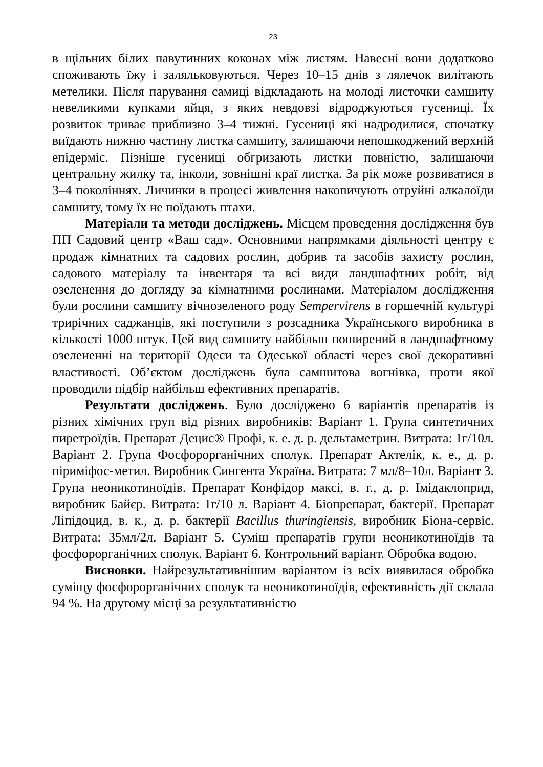23
в щільних білих павутинних коконах між листям. Навесні вони додатково споживають їжу і заляльковуються. Через 10–15 днів з лялечок вилітають метелики. Після парування самиці відкладають на молоді листочки самшиту невеликими купками яйця, з яких невдовзі відроджуються гусениці. Їх розвиток триває приблизно 3–4 тижні. Гусениці які надродилися, спочатку виїдають нижню частину листка самшиту, залишаючи непошкоджений верхній епідерміс. Пізніше гусениці обгризають листки повністю, залишаючи центральну жилку та, інколи, зовнішні краї листка. За рік може розвиватися в 3–4 поколіннях. Личинки в процесі живлення накопичують отруйні алкалоїди самшиту, тому їх не поїдають птахи.
Матеріали та методи досліджень. Місцем проведення дослідження був ПП Садовий центр «Ваш сад». Основними напрямками діяльності центру є продаж кімнатних та садових рослин, добрив та засобів захисту рослин, садового матеріалу та інвентаря та всі види ландшафтних робіт, від озеленення до догляду за кімнатними рослинами. Матеріалом дослідження були рослини самшиту вічнозеленого роду Sempervirens в горшечній культурі трирічних саджанців, які поступили з розсадника Українського виробника в кількості 1000 штук. Цей вид самшиту найбільш поширений в ландшафтному озелененні на території Одеси та Одеської області через свої декоративні властивості. Об’єктом досліджень була самшитова вогнівка, проти якої проводили підбір найбільш ефективних препаратів.
Результати досліджень. Було досліджено 6 варіантів препаратів із різних хімічних груп від різних виробників: Варіант 1. Група синтетичних пиретроїдів. Препарат Децис® Профі, к. е. д. р. дельтаметрин. Витрата: 1г/10л. Варіант 2. Група Фосфорорганічних сполук. Препарат Актелік, к. е., д. р. піриміфос-метил. Виробник Сингента Україна. Витрата: 7 мл/8–10л. Варіант 3. Група неоникотиноїдів. Препарат Конфідор максі, в. г., д. р. Імідаклоприд, виробник Байєр. Витрата: 1г/10 л. Варіант 4. Біопрепарат, бактерії. Препарат Ліпідоцид, в. к., д. р. бактерії Bacillus thuringiensis, виробник Біона-сервіс. Витрата: 35мл/2л. Варіант 5. Суміш препаратів групи неоникотиноїдів та фосфорорганічних сполук. Варіант 6. Контрольний варіант. Обробка водою.
Висновки. Найрезультативнішим варіантом із всіх виявилася обробка суміщу фосфорорганічних сполук та неоникотиноїдів, ефективність дії склала 94 %. На другому місці за результативністю